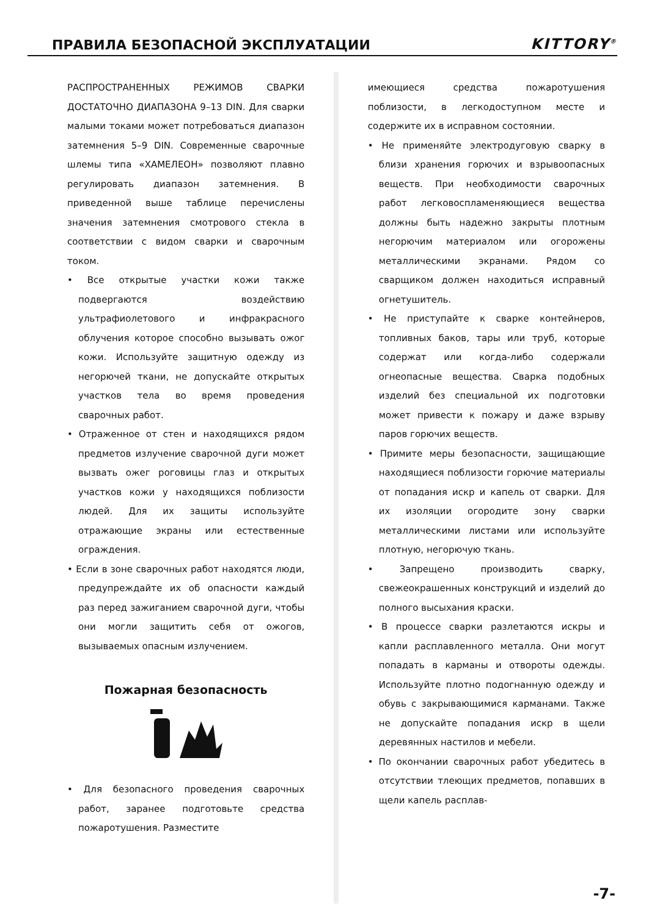ПРАВИЛА БЕЗОПАСНОЙ ЭКСПЛУАТАЦИИ
KITTORY<sup>®</sup>
РАСПРОСТРАНЕННЫХ РЕЖИМОВ СВАРКИ ДОСТАТОЧНО ДИАПАЗОНА 9–13 DIN. Для сварки малыми токами может потребоваться диапазон затемнения 5–9 DIN. Современные сварочные шлемы типа «ХАМЕЛЕОН» позволяют плавно регулировать диапазон затемнения. В приведенной выше таблице перечислены значения затемнения смотрового стекла в соответствии с видом сварки и сварочным током.
• Все открытые участки кожи также подвергаются воздействию ультрафиолетового и инфракрасного облучения которое способно вызывать ожог кожи. Используйте защитную одежду из негорючей ткани, не допускайте открытых участков тела во время проведения сварочных работ.
• Отраженное от стен и находящихся рядом предметов излучение сварочной дуги может вызвать ожег роговицы глаз и открытых участков кожи у находящихся поблизости людей. Для их защиты используйте отражающие экраны или естественные ограждения.
• Если в зоне сварочных работ находятся люди, предупреждайте их об опасности каждый раз перед зажиганием сварочной дуги, чтобы они могли защитить себя от ожогов, вызываемых опасным излучением.
Пожарная безопасность
• Для безопасного проведения сварочных работ, заранее подготовьте средства пожаротушения. Разместите
имеющиеся средства пожаротушения поблизости, в легкодоступном месте и содержите их в исправном состоянии.
• Не применяйте электродуговую сварку в близи хранения горючих и взрывоопасных веществ. При необходимости сварочных работ легковоспламеняющиеся вещества должны быть надежно закрыты плотным негорючим материалом или огорожены металлическими экранами. Рядом со сварщиком должен находиться исправный огнетушитель.
• Не приступайте к сварке контейнеров, топливных баков, тары или труб, которые содержат или когда-либо содержали огнеопасные вещества. Сварка подобных изделий без специальной их подготовки может привести к пожару и даже взрыву паров горючих веществ.
• Примите меры безопасности, защищающие находящиеся поблизости горючие материалы от попадания искр и капель от сварки. Для их изоляции огородите зону сварки металлическими листами или используйте плотную, негорючую ткань.
• Запрещено производить сварку, свежеокрашенных конструкций и изделий до полного высыхания краски.
• В процессе сварки разлетаются искры и капли расплавленного металла. Они могут попадать в карманы и отвороты одежды. Используйте плотно подогнанную одежду и обувь с закрывающимися карманами. Также не допускайте попадания искр в щели деревянных настилов и мебели.
• По окончании сварочных работ убедитесь в отсутствии тлеющих предметов, попавших в щели капель расплав-
-7-